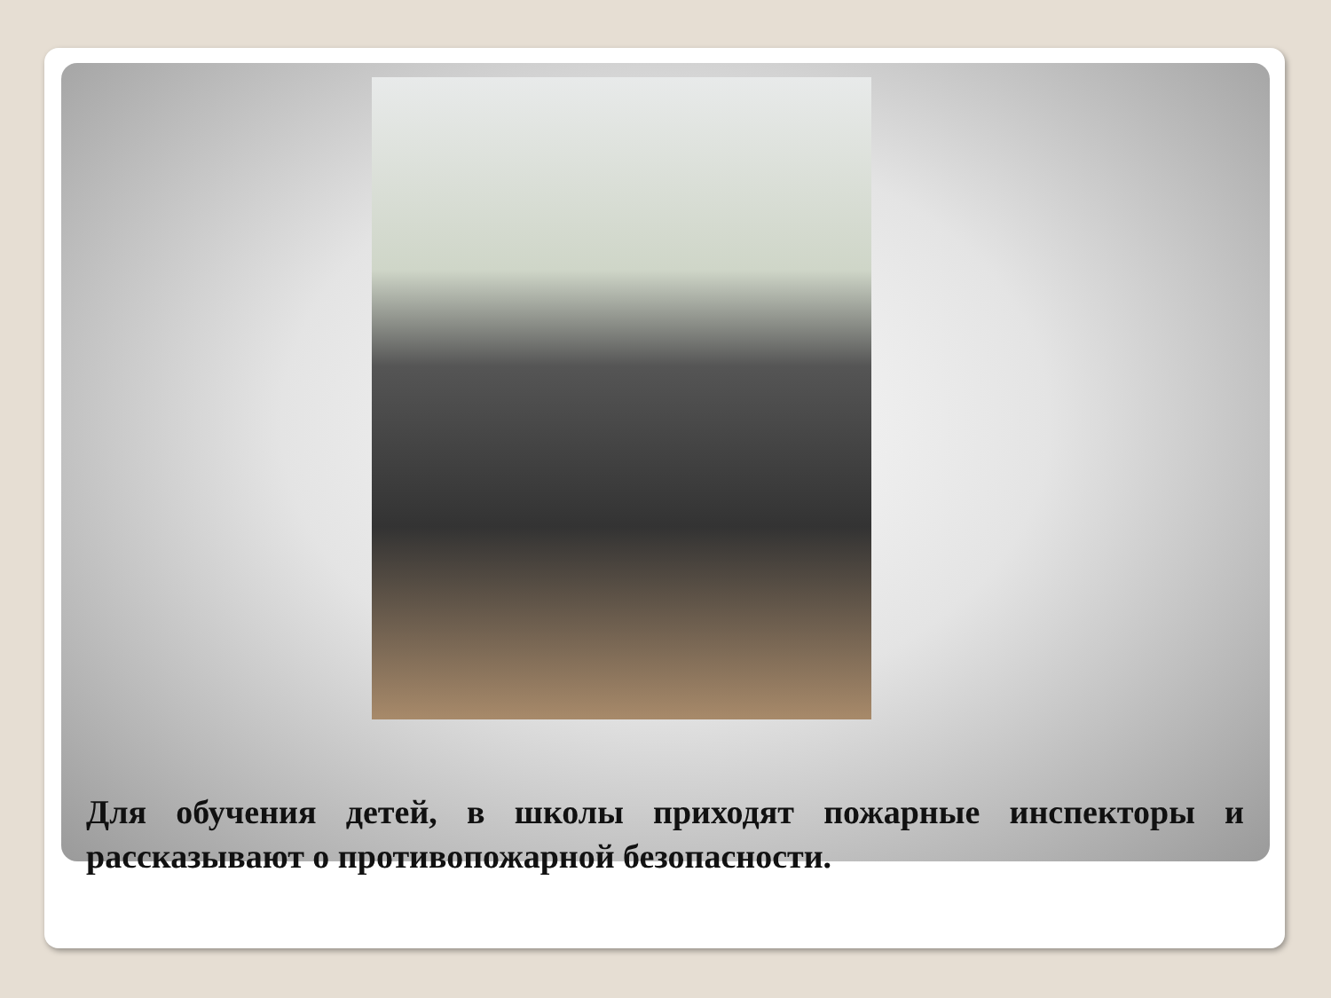Для обучения детей, в школы приходят пожарные инспекторы и рассказывают о противопожарной безопасности.